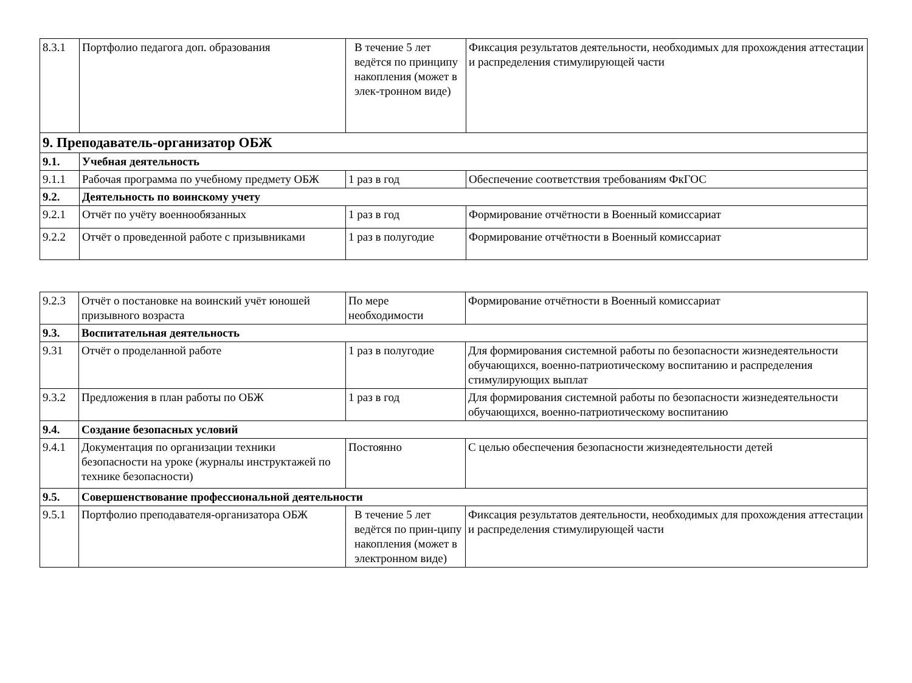| 8.3.1 | Портфолио педагога доп. образования | В течение 5 лет ведётся по принципу накопления (может в элек-тронном виде) | Фиксация результатов деятельности, необходимых для прохождения аттестации и распределения стимулирующей части |
| 9. Преподаватель-организатор ОБЖ | | | |
| 9.1. | Учебная деятельность | | |
| 9.1.1 | Рабочая программа по учебному предмету ОБЖ | 1 раз в год | Обеспечение соответствия требованиям ФкГОС |
| 9.2. | Деятельность по воинскому учету | | |
| 9.2.1 | Отчёт по учёту военнообязанных | 1 раз в год | Формирование отчётности в Военный комиссариат |
| 9.2.2 | Отчёт о проведенной работе с призывниками | 1 раз в полугодие | Формирование отчётности в Военный комиссариат |
| 9.2.3 | Отчёт о постановке на воинский учёт юношей призывного возраста | По мере необходимости | Формирование отчётности в Военный комиссариат |
| 9.3. | Воспитательная деятельность | | |
| 9.31 | Отчёт о проделанной работе | 1 раз в полугодие | Для формирования системной работы по безопасности жизнедеятельности обучающихся, военно-патриотическому воспитанию и распределения стимулирующих выплат |
| 9.3.2 | Предложения в план работы по ОБЖ | 1 раз в год | Для формирования системной работы по безопасности жизнедеятельности обучающихся, военно-патриотическому воспитанию |
| 9.4. | Создание безопасных условий | | |
| 9.4.1 | Документация по организации техники безопасности на уроке (журналы инструктажей по технике безопасности) | Постоянно | С целью обеспечения безопасности жизнедеятельности детей |
| 9.5. | Совершенствование профессиональной деятельности | | |
| 9.5.1 | Портфолио преподавателя-организатора ОБЖ | В течение 5 лет ведётся по прин-ципу накопления (может в электронном виде) | Фиксация результатов деятельности, необходимых для прохождения аттестации и распределения стимулирующей части |